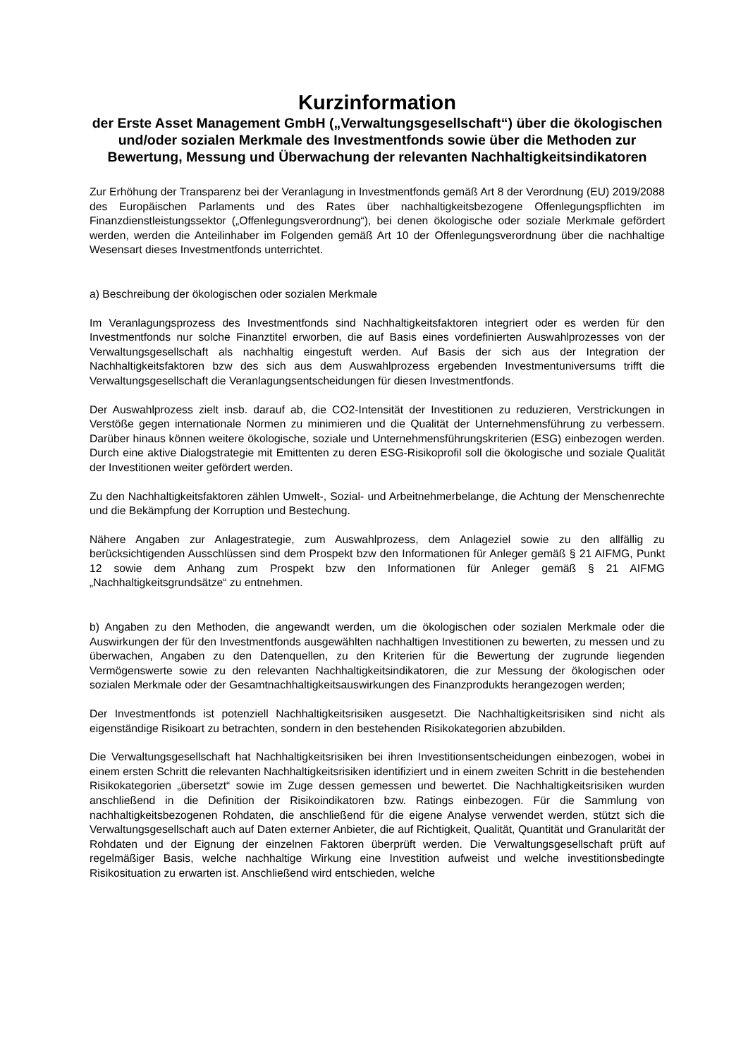Kurzinformation
der Erste Asset Management GmbH („Verwaltungsgesellschaft“) über die ökologischen und/oder sozialen Merkmale des Investmentfonds sowie über die Methoden zur Bewertung, Messung und Überwachung der relevanten Nachhaltigkeitsindikatoren
Zur Erhöhung der Transparenz bei der Veranlagung in Investmentfonds gemäß Art 8 der Verordnung (EU) 2019/2088 des Europäischen Parlaments und des Rates über nachhaltigkeitsbezogene Offenlegungspflichten im Finanzdienstleistungssektor („Offenlegungsverordnung“), bei denen ökologische oder soziale Merkmale gefördert werden, werden die Anteilinhaber im Folgenden gemäß Art 10 der Offenlegungsverordnung über die nachhaltige Wesensart dieses Investmentfonds unterrichtet.
a) Beschreibung der ökologischen oder sozialen Merkmale
Im Veranlagungsprozess des Investmentfonds sind Nachhaltigkeitsfaktoren integriert oder es werden für den Investmentfonds nur solche Finanztitel erworben, die auf Basis eines vordefinierten Auswahlprozesses von der Verwaltungsgesellschaft als nachhaltig eingestuft werden. Auf Basis der sich aus der Integration der Nachhaltigkeitsfaktoren bzw des sich aus dem Auswahlprozess ergebenden Investmentuniversums trifft die Verwaltungsgesellschaft die Veranlagungsentscheidungen für diesen Investmentfonds.
Der Auswahlprozess zielt insb. darauf ab, die CO2-Intensität der Investitionen zu reduzieren, Verstrickungen in Verstöße gegen internationale Normen zu minimieren und die Qualität der Unternehmensführung zu verbessern. Darüber hinaus können weitere ökologische, soziale und Unternehmensführungskriterien (ESG) einbezogen werden. Durch eine aktive Dialogstrategie mit Emittenten zu deren ESG-Risikoprofil soll die ökologische und soziale Qualität der Investitionen weiter gefördert werden.
Zu den Nachhaltigkeitsfaktoren zählen Umwelt-, Sozial- und Arbeitnehmerbelange, die Achtung der Menschenrechte und die Bekämpfung der Korruption und Bestechung.
Nähere Angaben zur Anlagestrategie, zum Auswahlprozess, dem Anlageziel sowie zu den allfällig zu berücksichtigenden Ausschlüssen sind dem Prospekt bzw den Informationen für Anleger gemäß § 21 AIFMG, Punkt 12 sowie dem Anhang zum Prospekt bzw den Informationen für Anleger gemäß § 21 AIFMG „Nachhaltigkeitsgrundsätze“ zu entnehmen.
b) Angaben zu den Methoden, die angewandt werden, um die ökologischen oder sozialen Merkmale oder die Auswirkungen der für den Investmentfonds ausgewählten nachhaltigen Investitionen zu bewerten, zu messen und zu überwachen, Angaben zu den Datenquellen, zu den Kriterien für die Bewertung der zugrunde liegenden Vermögenswerte sowie zu den relevanten Nachhaltigkeitsindikatoren, die zur Messung der ökologischen oder sozialen Merkmale oder der Gesamtnachhaltigkeitsauswirkungen des Finanzprodukts herangezogen werden;
Der Investmentfonds ist potenziell Nachhaltigkeitsrisiken ausgesetzt. Die Nachhaltigkeitsrisiken sind nicht als eigenständige Risikoart zu betrachten, sondern in den bestehenden Risikokategorien abzubilden.
Die Verwaltungsgesellschaft hat Nachhaltigkeitsrisiken bei ihren Investitionsentscheidungen einbezogen, wobei in einem ersten Schritt die relevanten Nachhaltigkeitsrisiken identifiziert und in einem zweiten Schritt in die bestehenden Risikokategorien „übersetzt“ sowie im Zuge dessen gemessen und bewertet. Die Nachhaltigkeitsrisiken wurden anschließend in die Definition der Risikoindikatoren bzw. Ratings einbezogen. Für die Sammlung von nachhaltigkeitsbezogenen Rohdaten, die anschließend für die eigene Analyse verwendet werden, stützt sich die Verwaltungsgesellschaft auch auf Daten externer Anbieter, die auf Richtigkeit, Qualität, Quantität und Granularität der Rohdaten und der Eignung der einzelnen Faktoren überprüft werden. Die Verwaltungsgesellschaft prüft auf regelmäßiger Basis, welche nachhaltige Wirkung eine Investition aufweist und welche investitionsbedingte Risikosituation zu erwarten ist. Anschließend wird entschieden, welche